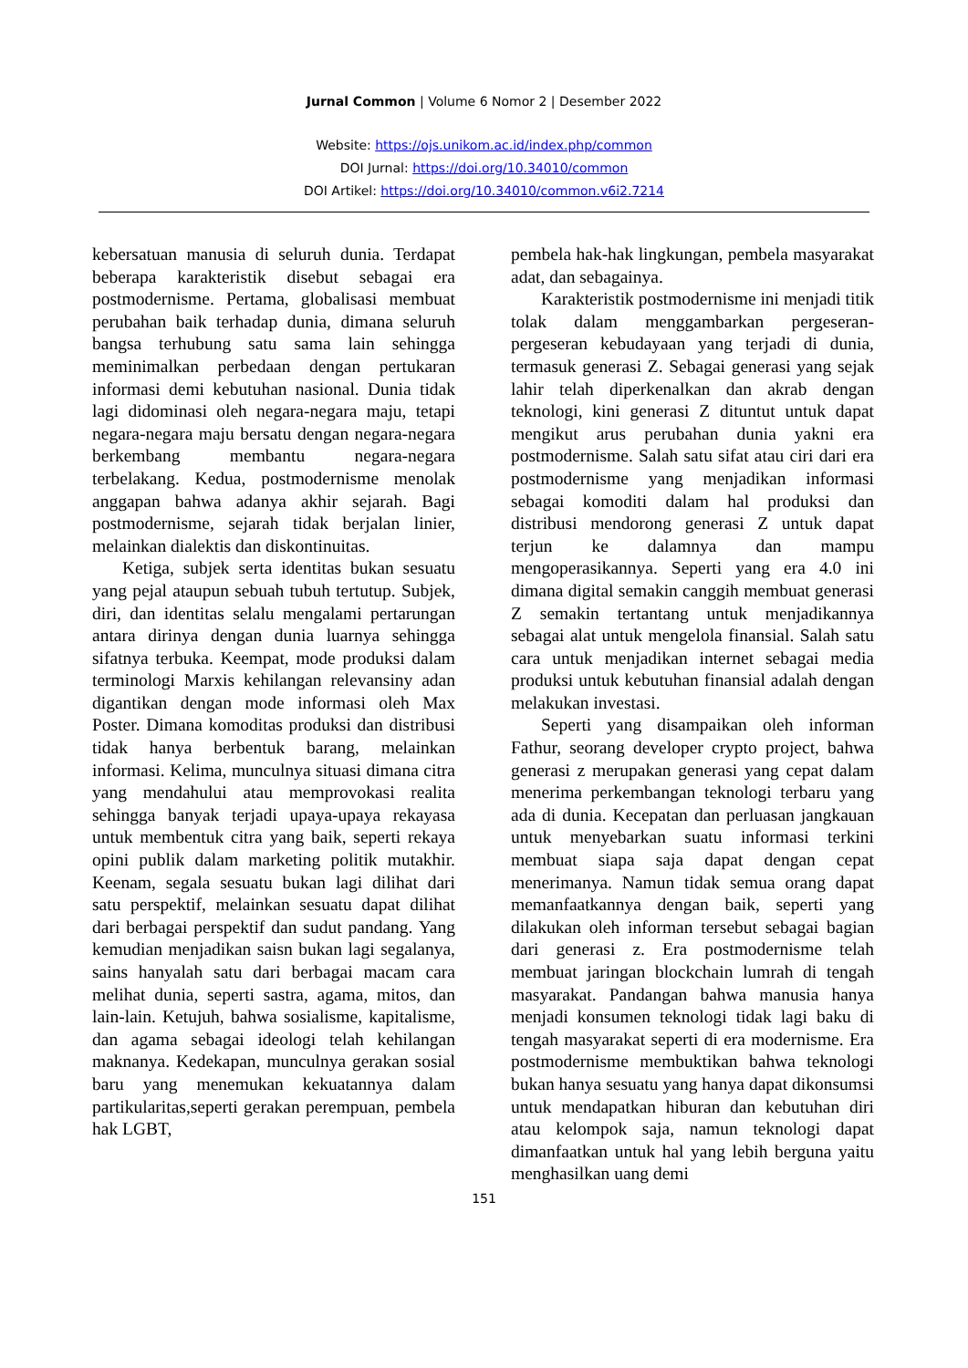Jurnal Common | Volume 6 Nomor 2 | Desember 2022
Website: https://ojs.unikom.ac.id/index.php/common
DOI Jurnal: https://doi.org/10.34010/common
DOI Artikel: https://doi.org/10.34010/common.v6i2.7214
kebersatuan manusia di seluruh dunia. Terdapat beberapa karakteristik disebut sebagai era postmodernisme. Pertama, globalisasi membuat perubahan baik terhadap dunia, dimana seluruh bangsa terhubung satu sama lain sehingga meminimalkan perbedaan dengan pertukaran informasi demi kebutuhan nasional. Dunia tidak lagi didominasi oleh negara-negara maju, tetapi negara-negara maju bersatu dengan negara-negara berkembang membantu negara-negara terbelakang. Kedua, postmodernisme menolak anggapan bahwa adanya akhir sejarah. Bagi postmodernisme, sejarah tidak berjalan linier, melainkan dialektis dan diskontinuitas.
Ketiga, subjek serta identitas bukan sesuatu yang pejal ataupun sebuah tubuh tertutup. Subjek, diri, dan identitas selalu mengalami pertarungan antara dirinya dengan dunia luarnya sehingga sifatnya terbuka. Keempat, mode produksi dalam terminologi Marxis kehilangan relevansiny adan digantikan dengan mode informasi oleh Max Poster. Dimana komoditas produksi dan distribusi tidak hanya berbentuk barang, melainkan informasi. Kelima, munculnya situasi dimana citra yang mendahului atau memprovokasi realita sehingga banyak terjadi upaya-upaya rekayasa untuk membentuk citra yang baik, seperti rekaya opini publik dalam marketing politik mutakhir. Keenam, segala sesuatu bukan lagi dilihat dari satu perspektif, melainkan sesuatu dapat dilihat dari berbagai perspektif dan sudut pandang. Yang kemudian menjadikan saisn bukan lagi segalanya, sains hanyalah satu dari berbagai macam cara melihat dunia, seperti sastra, agama, mitos, dan lain-lain. Ketujuh, bahwa sosialisme, kapitalisme, dan agama sebagai ideologi telah kehilangan maknanya. Kedekapan, munculnya gerakan sosial baru yang menemukan kekuatannya dalam partikularitas,seperti gerakan perempuan, pembela hak LGBT,
pembela hak-hak lingkungan, pembela masyarakat adat, dan sebagainya.
Karakteristik postmodernisme ini menjadi titik tolak dalam menggambarkan pergeseran-pergeseran kebudayaan yang terjadi di dunia, termasuk generasi Z. Sebagai generasi yang sejak lahir telah diperkenalkan dan akrab dengan teknologi, kini generasi Z dituntut untuk dapat mengikut arus perubahan dunia yakni era postmodernisme. Salah satu sifat atau ciri dari era postmodernisme yang menjadikan informasi sebagai komoditi dalam hal produksi dan distribusi mendorong generasi Z untuk dapat terjun ke dalamnya dan mampu mengoperasikannya. Seperti yang era 4.0 ini dimana digital semakin canggih membuat generasi Z semakin tertantang untuk menjadikannya sebagai alat untuk mengelola finansial. Salah satu cara untuk menjadikan internet sebagai media produksi untuk kebutuhan finansial adalah dengan melakukan investasi.
Seperti yang disampaikan oleh informan Fathur, seorang developer crypto project, bahwa generasi z merupakan generasi yang cepat dalam menerima perkembangan teknologi terbaru yang ada di dunia. Kecepatan dan perluasan jangkauan untuk menyebarkan suatu informasi terkini membuat siapa saja dapat dengan cepat menerimanya. Namun tidak semua orang dapat memanfaatkannya dengan baik, seperti yang dilakukan oleh informan tersebut sebagai bagian dari generasi z. Era postmodernisme telah membuat jaringan blockchain lumrah di tengah masyarakat. Pandangan bahwa manusia hanya menjadi konsumen teknologi tidak lagi baku di tengah masyarakat seperti di era modernisme. Era postmodernisme membuktikan bahwa teknologi bukan hanya sesuatu yang hanya dapat dikonsumsi untuk mendapatkan hiburan dan kebutuhan diri atau kelompok saja, namun teknologi dapat dimanfaatkan untuk hal yang lebih berguna yaitu menghasilkan uang demi
151